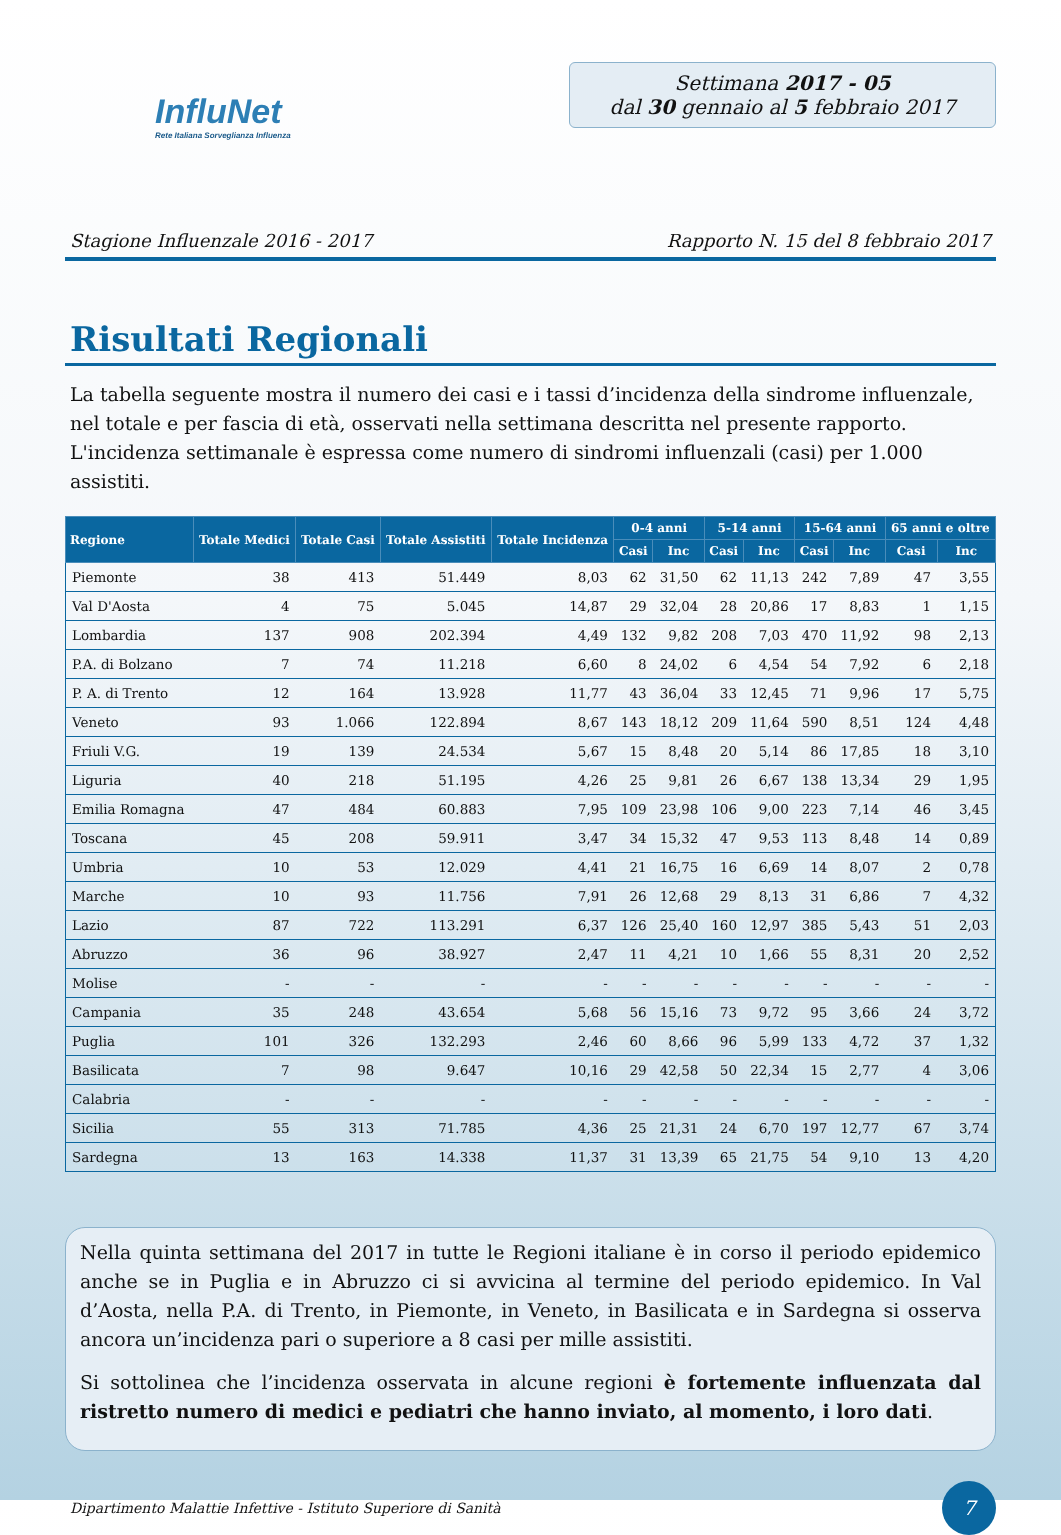InfluNet
Rete Italiana Sorveglianza Influenza
Settimana 2017 - 05
dal 30 gennaio al 5 febbraio 2017
Stagione Influenzale 2016 - 2017 Rapporto N. 15 del 8 febbraio 2017
Risultati Regionali
La tabella seguente mostra il numero dei casi e i tassi d’incidenza della sindrome influenzale, nel totale e per fascia di età, osservati nella settimana descritta nel presente rapporto. L'incidenza settimanale è espressa come numero di sindromi influenzali (casi) per 1.000 assistiti.
| Regione | Totale Medici | Totale Casi | Totale Assistiti | Totale Incidenza | 0-4 anni | | 5-14 anni | | 15-64 anni | | 65 anni e oltre | |
| --- | --- | --- | --- | --- | --- | --- | --- | --- | --- | --- | --- | --- |
| | | | | | Casi | Inc | Casi | Inc | Casi | Inc | Casi | Inc |
| Piemonte | 38 | 413 | 51.449 | 8,03 | 62 | 31,50 | 62 | 11,13 | 242 | 7,89 | 47 | 3,55 |
| Val D'Aosta | 4 | 75 | 5.045 | 14,87 | 29 | 32,04 | 28 | 20,86 | 17 | 8,83 | 1 | 1,15 |
| Lombardia | 137 | 908 | 202.394 | 4,49 | 132 | 9,82 | 208 | 7,03 | 470 | 11,92 | 98 | 2,13 |
| P.A. di Bolzano | 7 | 74 | 11.218 | 6,60 | 8 | 24,02 | 6 | 4,54 | 54 | 7,92 | 6 | 2,18 |
| P. A. di Trento | 12 | 164 | 13.928 | 11,77 | 43 | 36,04 | 33 | 12,45 | 71 | 9,96 | 17 | 5,75 |
| Veneto | 93 | 1.066 | 122.894 | 8,67 | 143 | 18,12 | 209 | 11,64 | 590 | 8,51 | 124 | 4,48 |
| Friuli V.G. | 19 | 139 | 24.534 | 5,67 | 15 | 8,48 | 20 | 5,14 | 86 | 17,85 | 18 | 3,10 |
| Liguria | 40 | 218 | 51.195 | 4,26 | 25 | 9,81 | 26 | 6,67 | 138 | 13,34 | 29 | 1,95 |
| Emilia Romagna | 47 | 484 | 60.883 | 7,95 | 109 | 23,98 | 106 | 9,00 | 223 | 7,14 | 46 | 3,45 |
| Toscana | 45 | 208 | 59.911 | 3,47 | 34 | 15,32 | 47 | 9,53 | 113 | 8,48 | 14 | 0,89 |
| Umbria | 10 | 53 | 12.029 | 4,41 | 21 | 16,75 | 16 | 6,69 | 14 | 8,07 | 2 | 0,78 |
| Marche | 10 | 93 | 11.756 | 7,91 | 26 | 12,68 | 29 | 8,13 | 31 | 6,86 | 7 | 4,32 |
| Lazio | 87 | 722 | 113.291 | 6,37 | 126 | 25,40 | 160 | 12,97 | 385 | 5,43 | 51 | 2,03 |
| Abruzzo | 36 | 96 | 38.927 | 2,47 | 11 | 4,21 | 10 | 1,66 | 55 | 8,31 | 20 | 2,52 |
| Molise | - | - | - | - | - | - | - | - | - | - | - | - |
| Campania | 35 | 248 | 43.654 | 5,68 | 56 | 15,16 | 73 | 9,72 | 95 | 3,66 | 24 | 3,72 |
| Puglia | 101 | 326 | 132.293 | 2,46 | 60 | 8,66 | 96 | 5,99 | 133 | 4,72 | 37 | 1,32 |
| Basilicata | 7 | 98 | 9.647 | 10,16 | 29 | 42,58 | 50 | 22,34 | 15 | 2,77 | 4 | 3,06 |
| Calabria | - | - | - | - | - | - | - | - | - | - | - | - |
| Sicilia | 55 | 313 | 71.785 | 4,36 | 25 | 21,31 | 24 | 6,70 | 197 | 12,77 | 67 | 3,74 |
| Sardegna | 13 | 163 | 14.338 | 11,37 | 31 | 13,39 | 65 | 21,75 | 54 | 9,10 | 13 | 4,20 |
Nella quinta settimana del 2017 in tutte le Regioni italiane è in corso il periodo epidemico anche se in Puglia e in Abruzzo ci si avvicina al termine del periodo epidemico. In Val d’Aosta, nella P.A. di Trento, in Piemonte, in Veneto, in Basilicata e in Sardegna si osserva ancora un’incidenza pari o superiore a 8 casi per mille assistiti.
Si sottolinea che l’incidenza osservata in alcune regioni è fortemente influenzata dal ristretto numero di medici e pediatri che hanno inviato, al momento, i loro dati.
Dipartimento Malattie Infettive - Istituto Superiore di Sanità
7